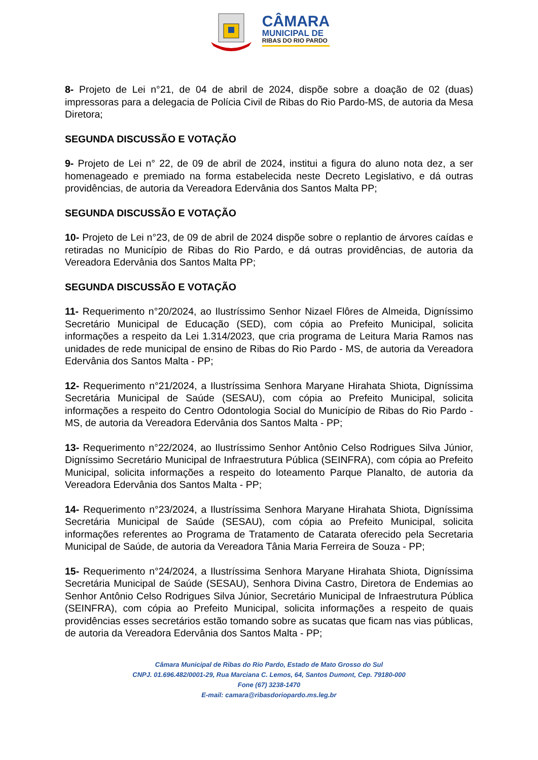CÂMARA
MUNICIPAL DE
RIBAS DO RIO PARDO
8- Projeto de Lei n°21, de 04 de abril de 2024, dispõe sobre a doação de 02 (duas) impressoras para a delegacia de Polícia Civil de Ribas do Rio Pardo-MS, de autoria da Mesa Diretora;
SEGUNDA DISCUSSÃO E VOTAÇÃO
9- Projeto de Lei n° 22, de 09 de abril de 2024, institui a figura do aluno nota dez, a ser homenageado e premiado na forma estabelecida neste Decreto Legislativo, e dá outras providências, de autoria da Vereadora Edervânia dos Santos Malta PP;
SEGUNDA DISCUSSÃO E VOTAÇÃO
10- Projeto de Lei n°23, de 09 de abril de 2024 dispõe sobre o replantio de árvores caídas e retiradas no Município de Ribas do Rio Pardo, e dá outras providências, de autoria da Vereadora Edervânia dos Santos Malta PP;
SEGUNDA DISCUSSÃO E VOTAÇÃO
11- Requerimento n°20/2024, ao Ilustríssimo Senhor Nizael Flôres de Almeida, Digníssimo Secretário Municipal de Educação (SED), com cópia ao Prefeito Municipal, solicita informações a respeito da Lei 1.314/2023, que cria programa de Leitura Maria Ramos nas unidades de rede municipal de ensino de Ribas do Rio Pardo - MS, de autoria da Vereadora Edervânia dos Santos Malta - PP;
12- Requerimento n°21/2024, a Ilustríssima Senhora Maryane Hirahata Shiota, Digníssima Secretária Municipal de Saúde (SESAU), com cópia ao Prefeito Municipal, solicita informações a respeito do Centro Odontologia Social do Município de Ribas do Rio Pardo - MS, de autoria da Vereadora Edervânia dos Santos Malta - PP;
13- Requerimento n°22/2024, ao Ilustríssimo Senhor Antônio Celso Rodrigues Silva Júnior, Digníssimo Secretário Municipal de Infraestrutura Pública (SEINFRA), com cópia ao Prefeito Municipal, solicita informações a respeito do loteamento Parque Planalto, de autoria da Vereadora Edervânia dos Santos Malta - PP;
14- Requerimento n°23/2024, a Ilustríssima Senhora Maryane Hirahata Shiota, Digníssima Secretária Municipal de Saúde (SESAU), com cópia ao Prefeito Municipal, solicita informações referentes ao Programa de Tratamento de Catarata oferecido pela Secretaria Municipal de Saúde, de autoria da Vereadora Tânia Maria Ferreira de Souza - PP;
15- Requerimento n°24/2024, a Ilustríssima Senhora Maryane Hirahata Shiota, Digníssima Secretária Municipal de Saúde (SESAU), Senhora Divina Castro, Diretora de Endemias ao Senhor Antônio Celso Rodrigues Silva Júnior, Secretário Municipal de Infraestrutura Pública (SEINFRA), com cópia ao Prefeito Municipal, solicita informações a respeito de quais providências esses secretários estão tomando sobre as sucatas que ficam nas vias públicas, de autoria da Vereadora Edervânia dos Santos Malta - PP;
Câmara Municipal de Ribas do Rio Pardo, Estado de Mato Grosso do Sul
CNPJ. 01.696.482/0001-29, Rua Marciana C. Lemos, 64, Santos Dumont, Cep. 79180-000
Fone (67) 3238-1470
E-mail: camara@ribasdoriopardo.ms.leg.br